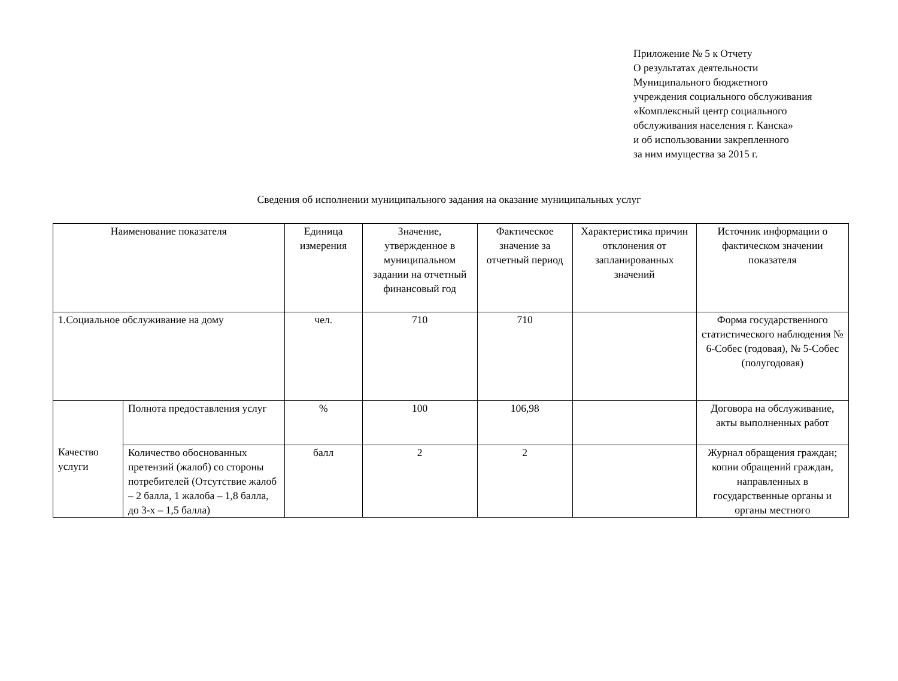Приложение № 5 к Отчету
О результатах деятельности
Муниципального бюджетного
учреждения социального обслуживания
«Комплексный центр социального
обслуживания населения г. Канска»
и об использовании закрепленного
за ним имущества за 2015 г.
Сведения об исполнении муниципального задания на оказание муниципальных услуг
| Наименование показателя | | Единица измерения | Значение, утвержденное в муниципальном задании на отчетный финансовый год | Фактическое значение за отчетный период | Характеристика причин отклонения от запланированных значений | Источник информации о фактическом значении показателя |
| --- | --- | --- | --- | --- | --- | --- |
| 1.Социальное обслуживание на дому | | чел. | 710 | 710 | | Форма государственного статистического наблюдения № 6-Собес (годовая), № 5-Собес (полугодовая) |
| Качество услуги | Полнота предоставления услуг | % | 100 | 106,98 | | Договора на обслуживание, акты выполненных работ |
| | Количество обоснованных претензий (жалоб) со стороны потребителей (Отсутствие жалоб – 2 балла, 1 жалоба – 1,8 балла, до 3-х – 1,5 балла) | балл | 2 | 2 | | Журнал обращения граждан; копии обращений граждан, направленных в государственные органы и органы местного |